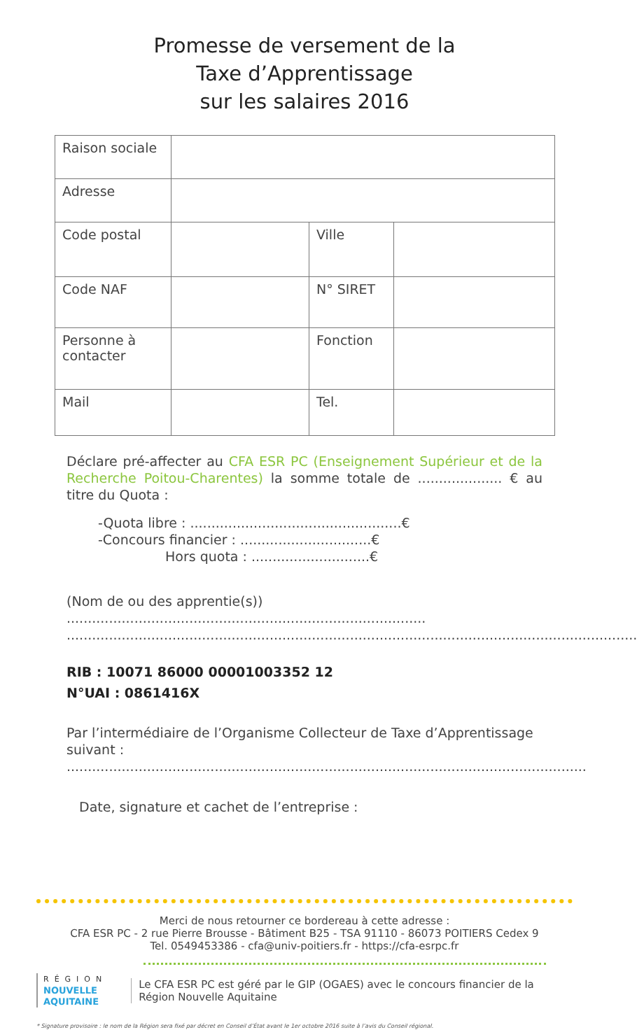Promesse de versement de la
Taxe d’Apprentissage
sur les salaires 2016
| Raison sociale | | | |
| Adresse | | | |
| Code postal | | Ville | |
| Code NAF | | N° SIRET | |
| Personne à contacter | | Fonction | |
| Mail | | Tel. | |
Déclare pré-affecter au CFA ESR PC (Enseignement Supérieur et de la Recherche Poitou-Charentes) la somme totale de .................... € au titre du Quota :
-Quota libre : ..................................................€
-Concours financier : ...............................€
Hors quota : ............................€
(Nom de ou des apprentie(s)) .....................................................................................
.......................................................................................................................................
RIB : 10071 86000 00001003352 12
N°UAI : 0861416X
Par l’intermédiaire de l’Organisme Collecteur de Taxe d’Apprentissage suivant : ...........................................................................................................................
Date, signature et cachet de l’entreprise :
Merci de nous retourner ce bordereau à cette adresse :
CFA ESR PC - 2 rue Pierre Brousse - Bâtiment B25 - TSA 91110 - 86073 POITIERS Cedex 9
Tel. 0549453386 - cfa@univ-poitiers.fr - https://cfa-esrpc.fr
RÉGION
NOUVELLE
AQUITAINE
Le CFA ESR PC est géré par le GIP (OGAES) avec le concours financier de la Région Nouvelle Aquitaine
* Signature provisoire : le nom de la Région sera fixé par décret en Conseil d’État avant le 1er octobre 2016 suite à l’avis du Conseil régional.